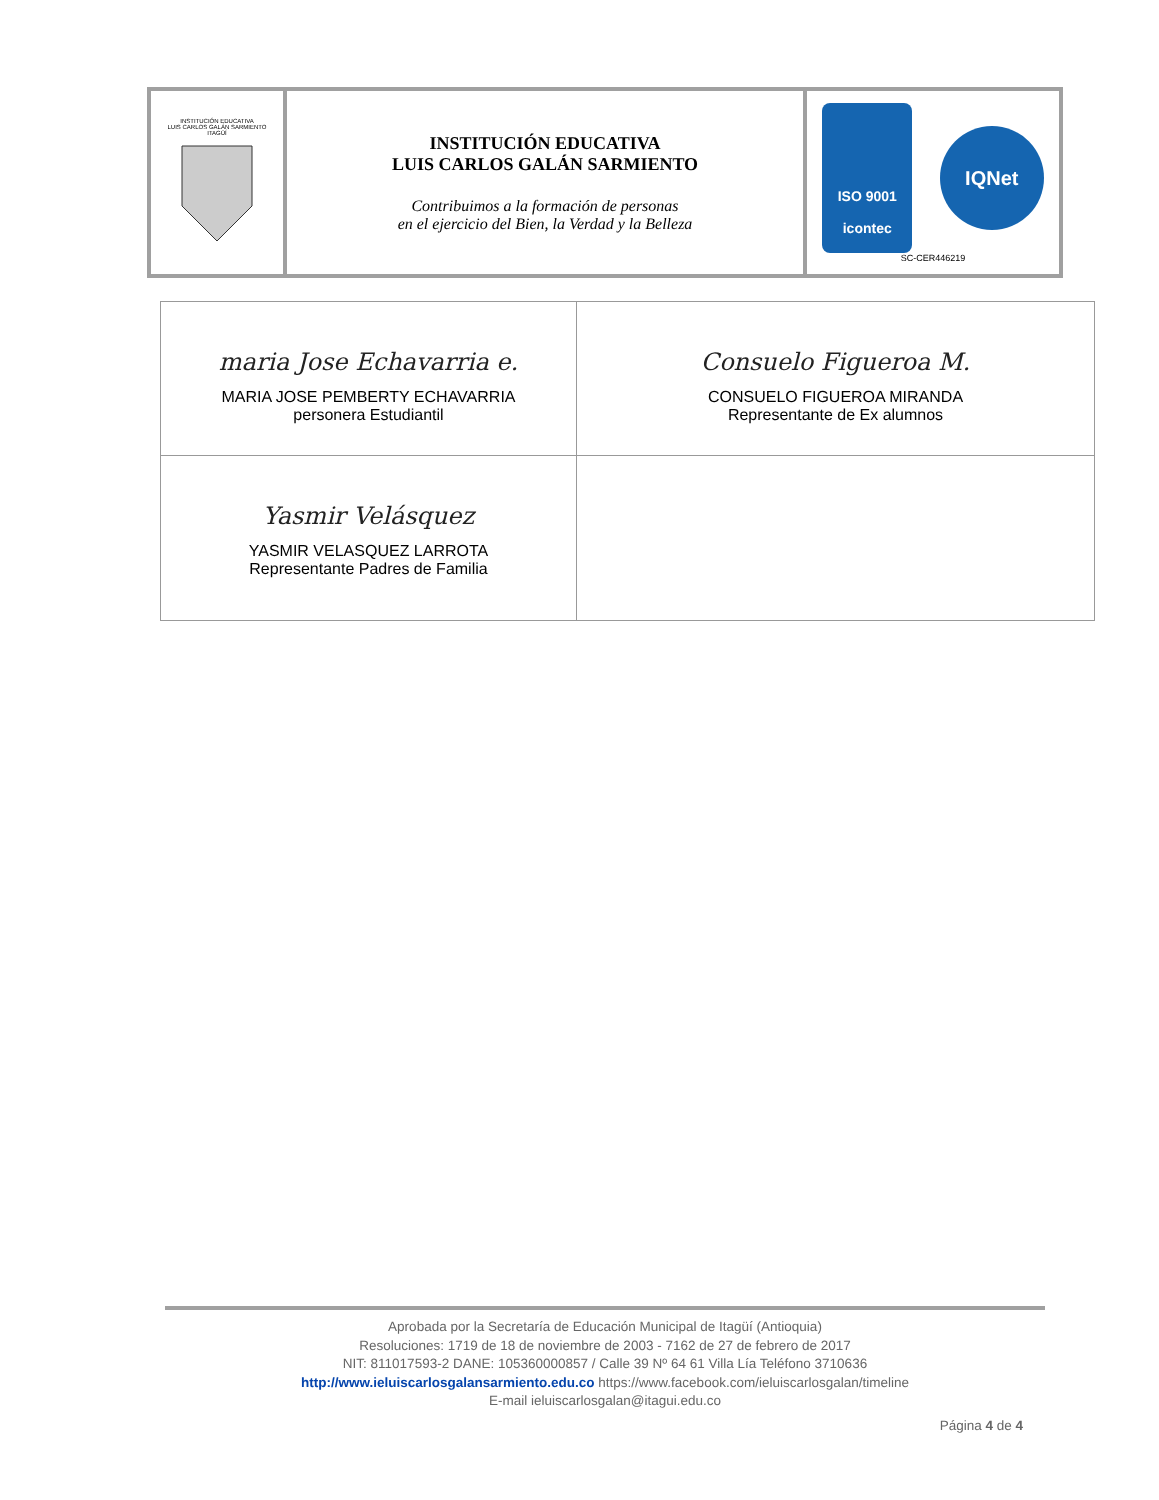| INSTITUCIÓN EDUCATIVA LUIS CARLOS GALÁN SARMIENTO ITAGÜÍ | INSTITUCIÓN EDUCATIVA LUIS CARLOS GALÁN SARMIENTO Contribuimos a la formación de personas en el ejercicio del Bien, la Verdad y la Belleza | ISO 9001 icontec IQNet SC-CER446219 |
| maria Jose Echavarria e. MARIA JOSE PEMBERTY ECHAVARRIA personera Estudiantil | Consuelo Figueroa M. CONSUELO FIGUEROA MIRANDA Representante de Ex alumnos |
| Yasmir Velásquez YASMIR VELASQUEZ LARROTA Representante Padres de Familia | |
Aprobada por la Secretaría de Educación Municipal de Itagüí (Antioquia)
Resoluciones: 1719 de 18 de noviembre de 2003 - 7162 de 27 de febrero de 2017
NIT: 811017593-2 DANE: 105360000857 / Calle 39 Nº 64 61 Villa Lía Teléfono 3710636
http://www.ieluiscarlosgalansarmiento.edu.co https://www.facebook.com/ieluiscarlosgalan/timeline
E-mail ieluiscarlosgalan@itagui.edu.co
Página 4 de 4